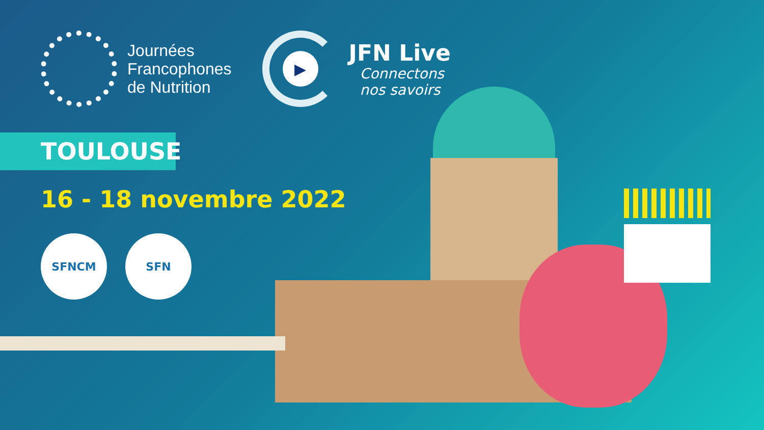Journées
Francophones
de Nutrition
▶
JFN Live
Connectons
nos savoirs
TOULOUSE
16 - 18 novembre 2022
SFNCM SFN